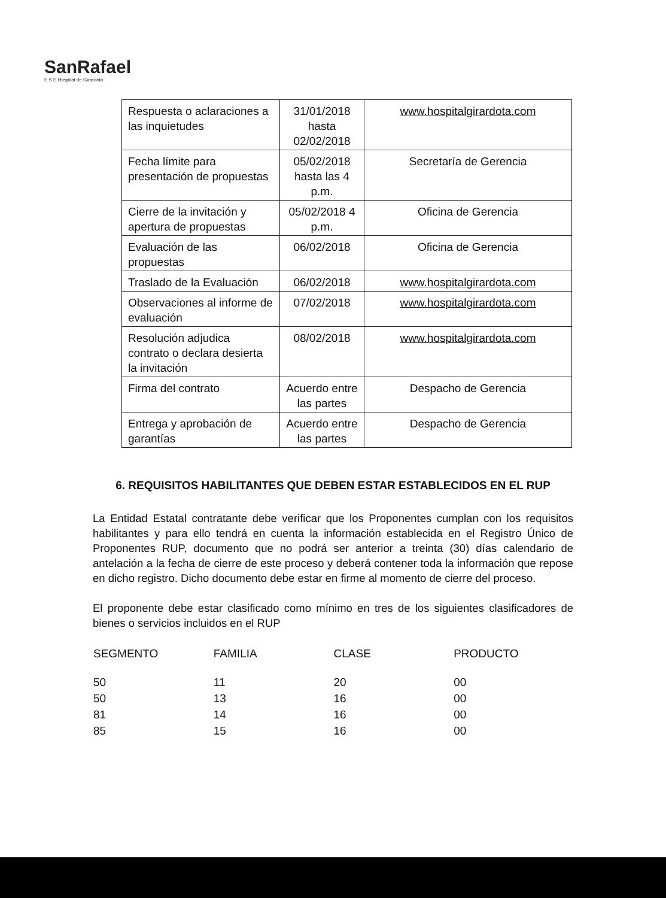SanRafael
E S E Hospital de Girardota
| Respuesta o aclaraciones a las inquietudes | 31/01/2018 hasta 02/02/2018 | www.hospitalgirardota.com |
| Fecha límite para presentación de propuestas | 05/02/2018 hasta las 4 p.m. | Secretaría de Gerencia |
| Cierre de la invitación y apertura de propuestas | 05/02/2018 4 p.m. | Oficina de Gerencia |
| Evaluación de las propuestas | 06/02/2018 | Oficina de Gerencia |
| Traslado de la Evaluación | 06/02/2018 | www.hospitalgirardota.com |
| Observaciones al informe de evaluación | 07/02/2018 | www.hospitalgirardota.com |
| Resolución adjudica contrato o declara desierta la invitación | 08/02/2018 | www.hospitalgirardota.com |
| Firma del contrato | Acuerdo entre las partes | Despacho de Gerencia |
| Entrega y aprobación de garantías | Acuerdo entre las partes | Despacho de Gerencia |
6. REQUISITOS HABILITANTES QUE DEBEN ESTAR ESTABLECIDOS EN EL RUP
La Entidad Estatal contratante debe verificar que los Proponentes cumplan con los requisitos habilitantes y para ello tendrá en cuenta la información establecida en el Registro Único de Proponentes RUP, documento que no podrá ser anterior a treinta (30) días calendario de antelación a la fecha de cierre de este proceso y deberá contener toda la información que repose en dicho registro. Dicho documento debe estar en firme al momento de cierre del proceso.
El proponente debe estar clasificado como mínimo en tres de los siguientes clasificadores de bienes o servicios incluidos en el RUP
| SEGMENTO | FAMILIA | CLASE | PRODUCTO |
| --- | --- | --- | --- |
| 50 | 11 | 20 | 00 |
| 50 | 13 | 16 | 00 |
| 81 | 14 | 16 | 00 |
| 85 | 15 | 16 | 00 |